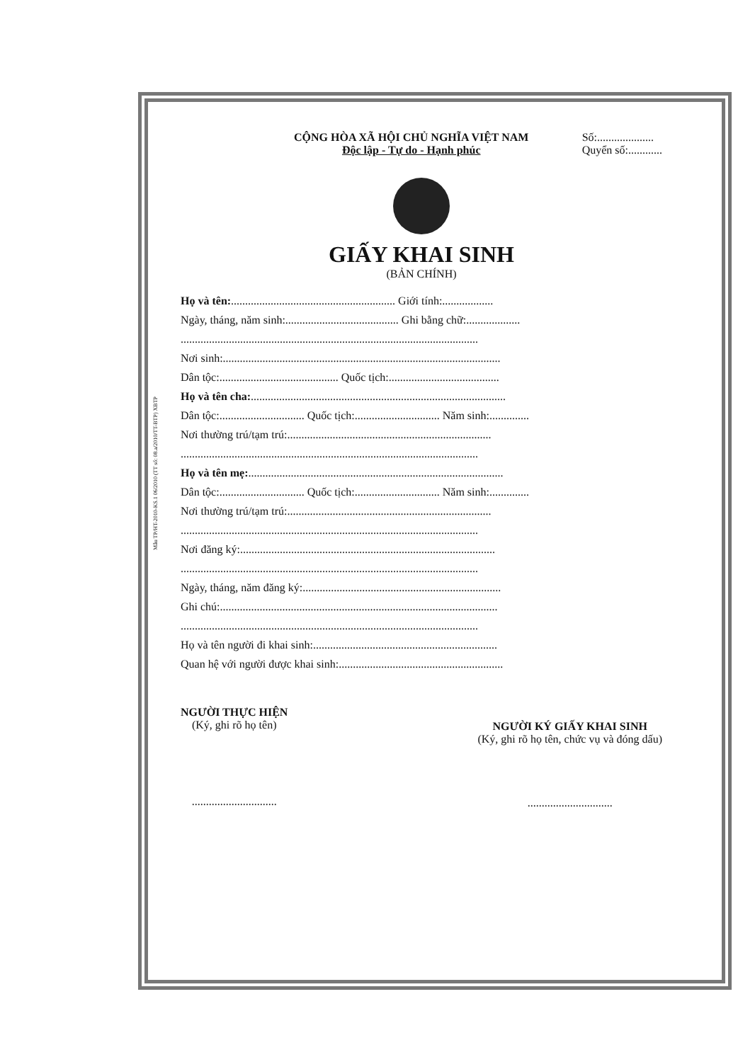Mẫu TP/HT-2010-KS.1 06/2010 (TT số: 08.a/2010/TT-BTP) XBTP
CỘNG HÒA XÃ HỘI CHỦ NGHĨA VIỆT NAM
Độc lập - Tự do - Hạnh phúc
Số:....................
Quyển số:............
GIẤY KHAI SINH
(BẢN CHÍNH)
Họ và tên:.......................................................... Giới tính:..................
Ngày, tháng, năm sinh:........................................ Ghi bằng chữ:...................
.........................................................................................................
Nơi sinh:..................................................................................................
Dân tộc:.......................................... Quốc tịch:.......................................
Họ và tên cha:..........................................................................................
Dân tộc:.............................. Quốc tịch:.............................. Năm sinh:..............
Nơi thường trú/tạm trú:........................................................................
.........................................................................................................
Họ và tên mẹ:..........................................................................................
Dân tộc:.............................. Quốc tịch:.............................. Năm sinh:..............
Nơi thường trú/tạm trú:........................................................................
.........................................................................................................
Nơi đăng ký:..........................................................................................
.........................................................................................................
Ngày, tháng, năm đăng ký:......................................................................
Ghi chú:..................................................................................................
.........................................................................................................
Họ và tên người đi khai sinh:.................................................................
Quan hệ với người được khai sinh:..........................................................
NGƯỜI THỰC HIỆN
(Ký, ghi rõ họ tên)
..............................
NGƯỜI KÝ GIẤY KHAI SINH
(Ký, ghi rõ họ tên, chức vụ và đóng dấu)
..............................